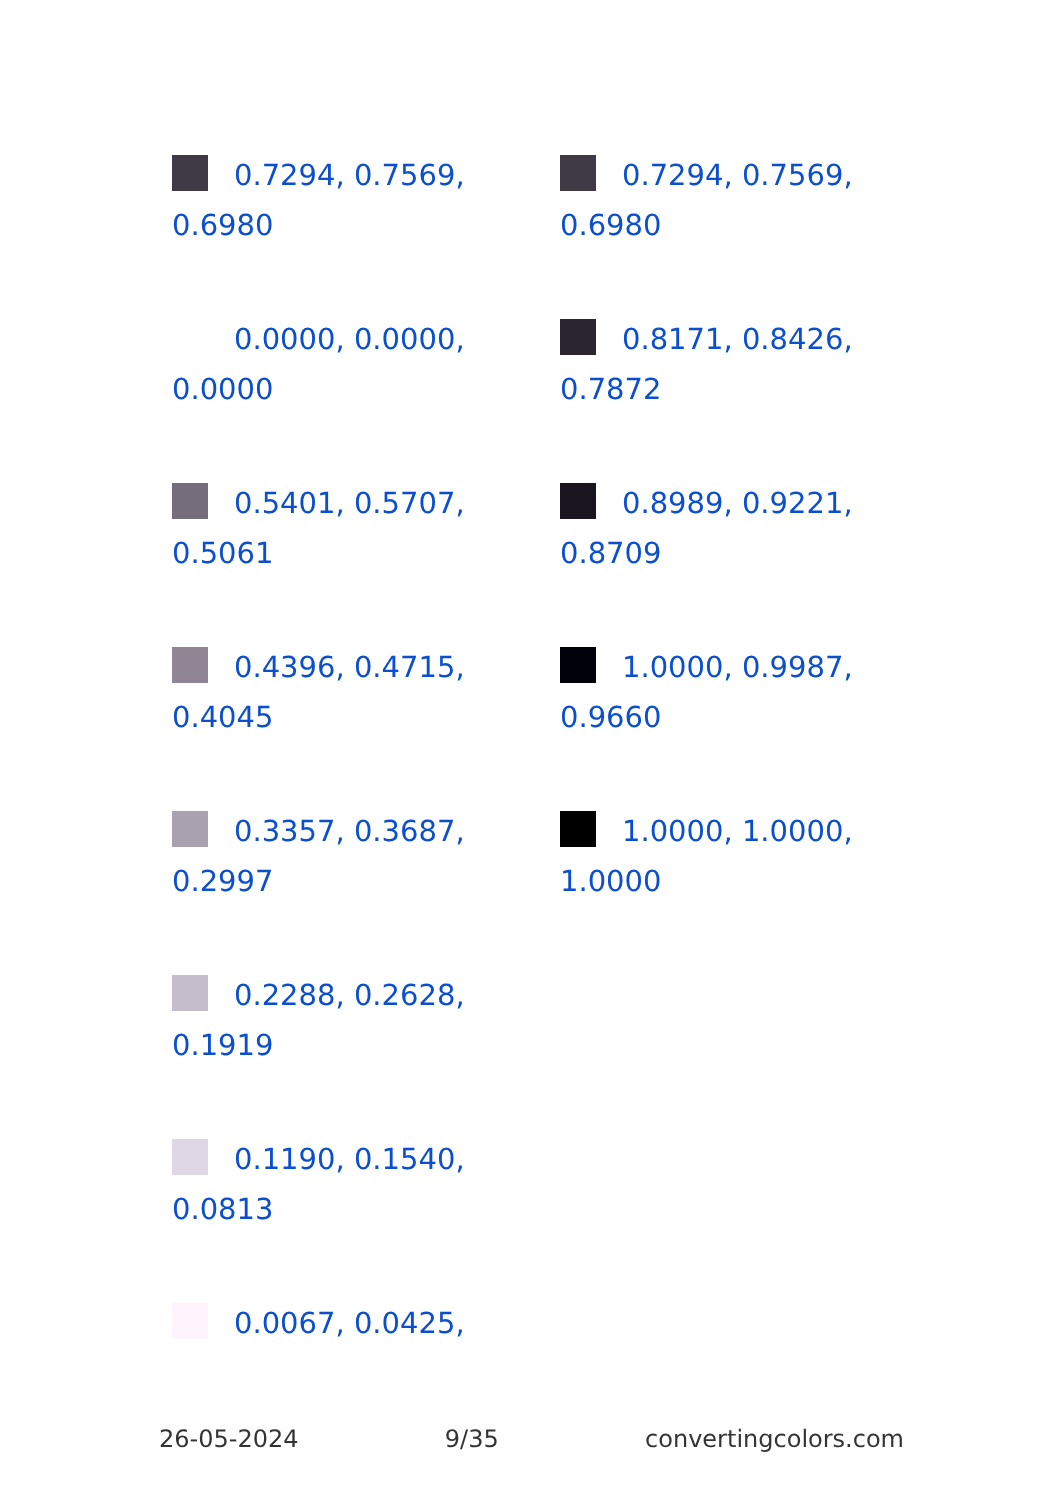0.7294, 0.7569, 0.6980
0.0000, 0.0000, 0.0000
0.5401, 0.5707, 0.5061
0.4396, 0.4715, 0.4045
0.3357, 0.3687, 0.2997
0.2288, 0.2628, 0.1919
0.1190, 0.1540, 0.0813
0.0067, 0.0425,
0.7294, 0.7569, 0.6980
0.8171, 0.8426, 0.7872
0.8989, 0.9221, 0.8709
1.0000, 0.9987, 0.9660
1.0000, 1.0000, 1.0000
26-05-2024 9/35 convertingcolors.com